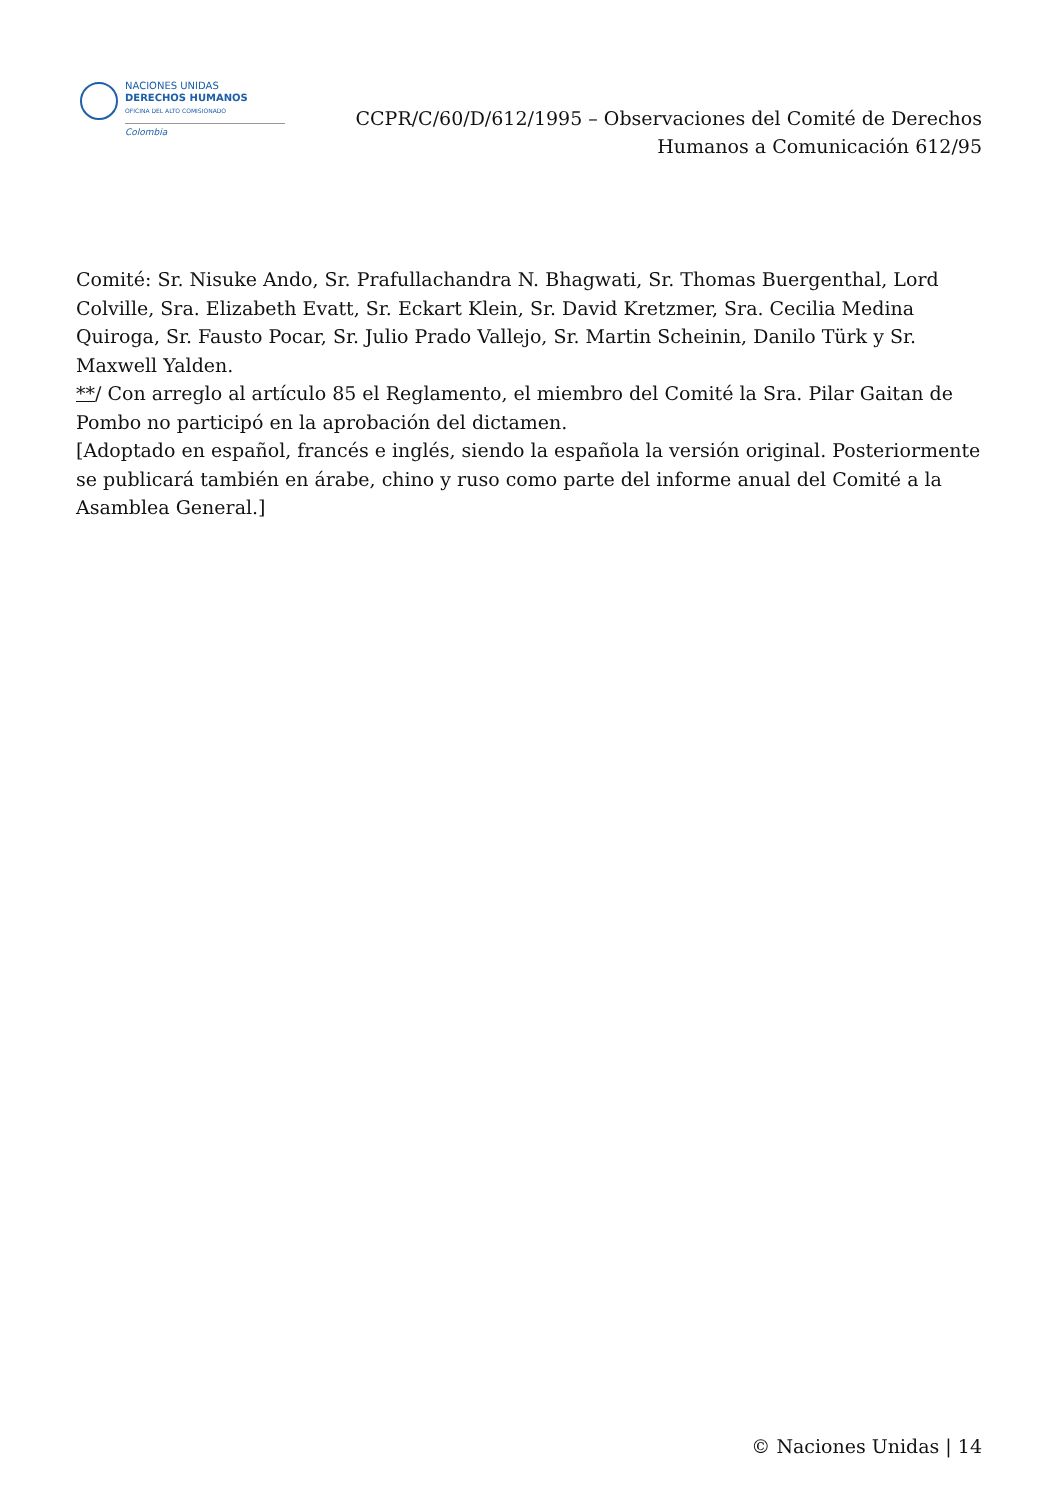NACIONES UNIDAS
DERECHOS HUMANOS
OFICINA DEL ALTO COMISIONADO
Colombia
CCPR/C/60/D/612/1995 – Observaciones del Comité de Derechos
Humanos a Comunicación 612/95
Comité: Sr. Nisuke Ando, Sr. Prafullachandra N. Bhagwati, Sr. Thomas Buergenthal, Lord Colville, Sra. Elizabeth Evatt, Sr. Eckart Klein, Sr. David Kretzmer, Sra. Cecilia Medina Quiroga, Sr. Fausto Pocar, Sr. Julio Prado Vallejo, Sr. Martin Scheinin, Danilo Türk y Sr. Maxwell Yalden.
**/ Con arreglo al artículo 85 el Reglamento, el miembro del Comité la Sra. Pilar Gaitan de Pombo no participó en la aprobación del dictamen.
[Adoptado en español, francés e inglés, siendo la española la versión original. Posteriormente se publicará también en árabe, chino y ruso como parte del informe anual del Comité a la Asamblea General.]
© Naciones Unidas | 14